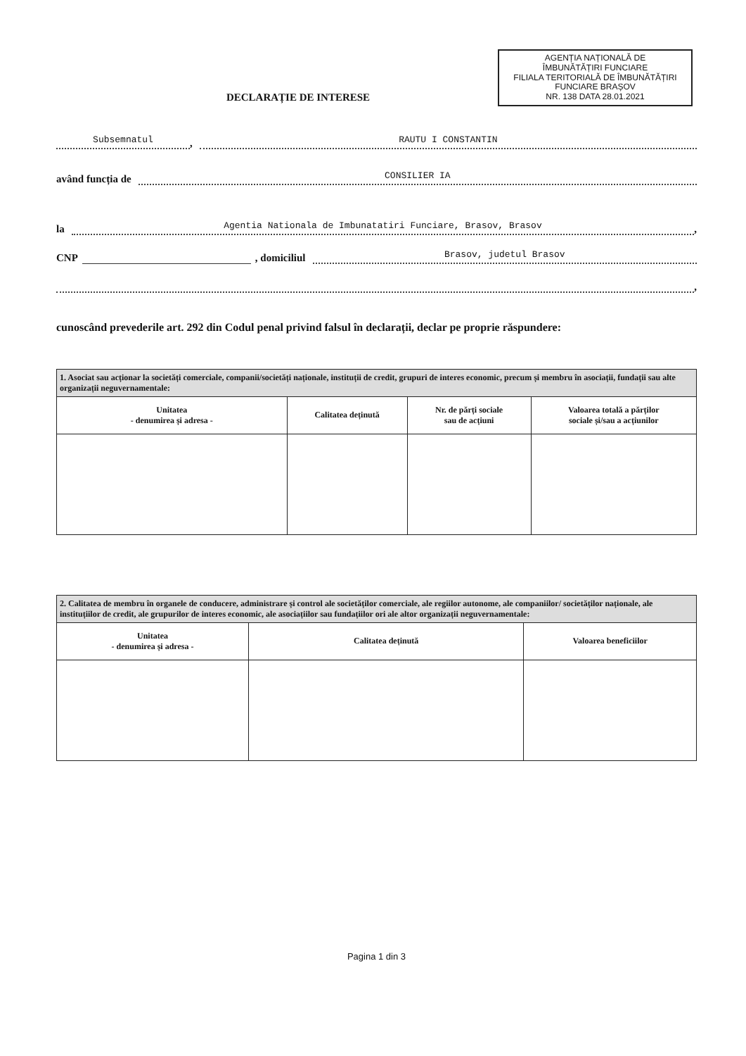AGENȚIA NAȚIONALĂ DE
ÎMBUNĂTĂȚIRI FUNCIARE
FILIALA TERITORIALĂ DE ÎMBUNĂTĂȚIRI
FUNCIARE BRAȘOV
NR. 138 DATA 28.01.2021
DECLARAȚIE DE INTERESE
Subsemnatul, RAUTU I CONSTANTIN
având funcția de CONSILIER IA
la Agentia Nationala de Imbunatatiri Funciare, Brasov, Brasov,
CNP , domiciliul Brasov, judetul Brasov
,
cunoscând prevederile art. 292 din Codul penal privind falsul în declarații, declar pe proprie răspundere:
| 1. Asociat sau acționar la societăți comerciale, companii/societăți naționale, instituții de credit, grupuri de interes economic, precum și membru în asociații, fundații sau alte organizații neguvernamentale: | | | |
| Unitatea - denumirea și adresa - | Calitatea deținută | Nr. de părți sociale sau de acțiuni | Valoarea totală a părților sociale și/sau a acțiunilor |
| 2. Calitatea de membru în organele de conducere, administrare și control ale societăților comerciale, ale regiilor autonome, ale companiilor/ societăților naționale, ale instituțiilor de credit, ale grupurilor de interes economic, ale asociațiilor sau fundațiilor ori ale altor organizații neguvernamentale: | | |
| Unitatea - denumirea și adresa - | Calitatea deținută | Valoarea beneficiilor |
Pagina 1 din 3